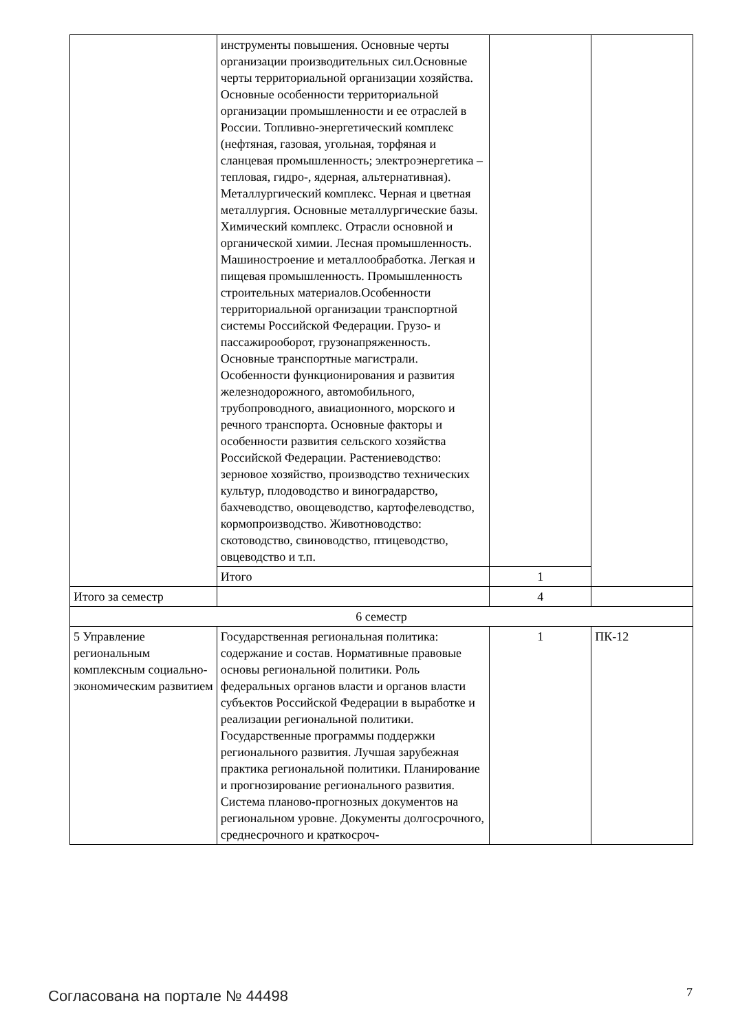| | инструменты повышения. Основные черты организации производительных сил.Основные черты территориальной организации хозяйства. Основные особенности территориальной организации промышленности и ее отраслей в России. Топливно-энергетический комплекс (нефтяная, газовая, угольная, торфяная и сланцевая промышленность; электроэнергетика – тепловая, гидро-, ядерная, альтернативная). Металлургический комплекс. Черная и цветная металлургия. Основные металлургические базы. Химический комплекс. Отрасли основной и органической химии. Лесная промышленность. Машиностроение и металлообработка. Легкая и пищевая промышленность. Промышленность строительных материалов.Особенности территориальной организации транспортной системы Российской Федерации. Грузо- и пассажирооборот, грузонапряженность. Основные транспортные магистрали. Особенности функционирования и развития железнодорожного, автомобильного, трубопроводного, авиационного, морского и речного транспорта. Основные факторы и особенности развития сельского хозяйства Российской Федерации. Растениеводство: зерновое хозяйство, производство технических культур, плодоводство и виноградарство, бахчеводство, овощеводство, картофелеводство, кормопроизводство. Животноводство: скотоводство, свиноводство, птицеводство, овцеводство и т.п. | | |
| | Итого | 1 | |
| Итого за семестр | | 4 | |
| 6 семестр | | | |
| 5 Управление региональным комплексным социально-экономическим развитием | Государственная региональная политика: содержание и состав. Нормативные правовые основы региональной политики. Роль федеральных органов власти и органов власти субъектов Российской Федерации в выработке и реализации региональной политики. Государственные программы поддержки регионального развития. Лучшая зарубежная практика региональной политики. Планирование и прогнозирование регионального развития. Система планово-прогнозных документов на региональном уровне. Документы долгосрочного, среднесрочного и краткосроч- | 1 | ПК-12 |
Согласована на портале № 44498 7